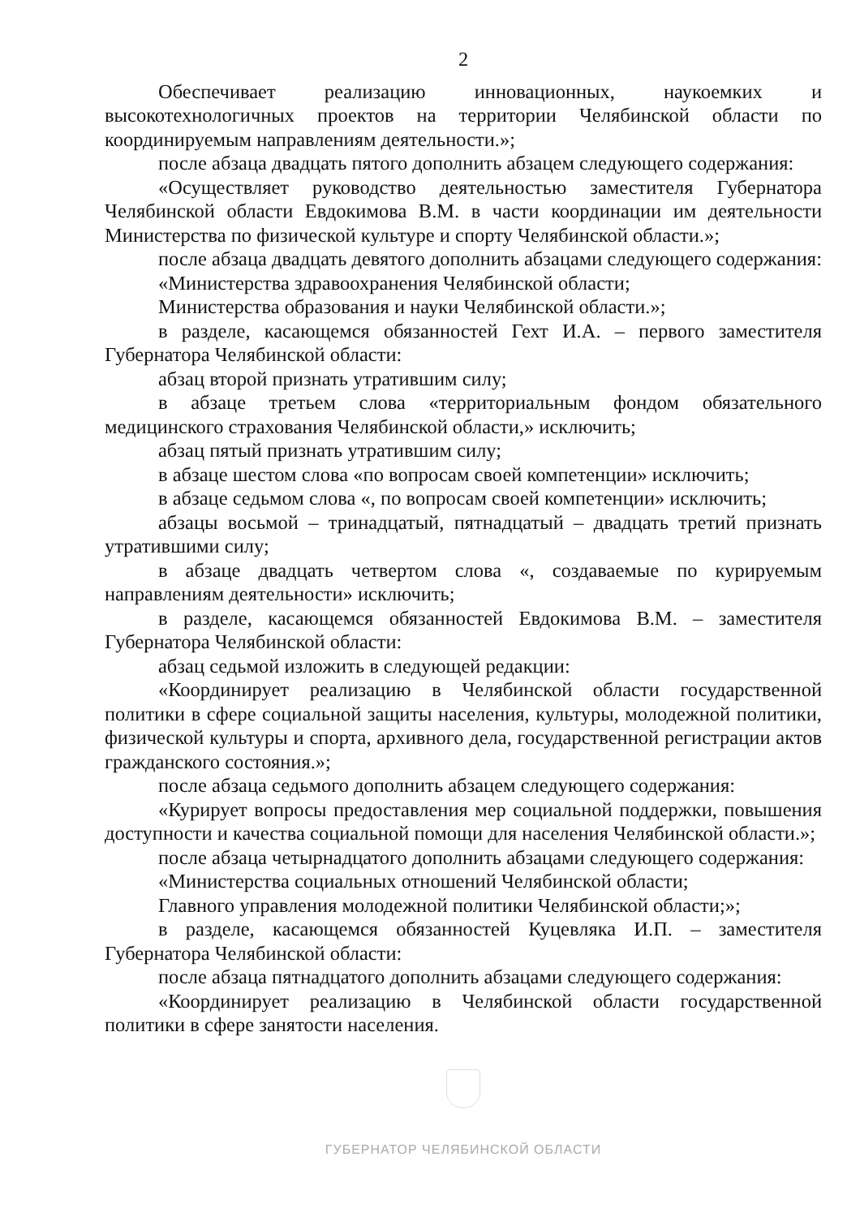2
Обеспечивает реализацию инновационных, наукоемких и высокотехнологичных проектов на территории Челябинской области по координируемым направлениям деятельности.»;
после абзаца двадцать пятого дополнить абзацем следующего содержания:
«Осуществляет руководство деятельностью заместителя Губернатора Челябинской области Евдокимова В.М. в части координации им деятельности Министерства по физической культуре и спорту Челябинской области.»;
после абзаца двадцать девятого дополнить абзацами следующего содержания:
«Министерства здравоохранения Челябинской области;
Министерства образования и науки Челябинской области.»;
в разделе, касающемся обязанностей Гехт И.А. – первого заместителя Губернатора Челябинской области:
абзац второй признать утратившим силу;
в абзаце третьем слова «территориальным фондом обязательного медицинского страхования Челябинской области,» исключить;
абзац пятый признать утратившим силу;
в абзаце шестом слова «по вопросам своей компетенции» исключить;
в абзаце седьмом слова «, по вопросам своей компетенции» исключить;
абзацы восьмой – тринадцатый, пятнадцатый – двадцать третий признать утратившими силу;
в абзаце двадцать четвертом слова «, создаваемые по курируемым направлениям деятельности» исключить;
в разделе, касающемся обязанностей Евдокимова В.М. – заместителя Губернатора Челябинской области:
абзац седьмой изложить в следующей редакции:
«Координирует реализацию в Челябинской области государственной политики в сфере социальной защиты населения, культуры, молодежной политики, физической культуры и спорта, архивного дела, государственной регистрации актов гражданского состояния.»;
после абзаца седьмого дополнить абзацем следующего содержания:
«Курирует вопросы предоставления мер социальной поддержки, повышения доступности и качества социальной помощи для населения Челябинской области.»;
после абзаца четырнадцатого дополнить абзацами следующего содержания:
«Министерства социальных отношений Челябинской области;
Главного управления молодежной политики Челябинской области;»;
в разделе, касающемся обязанностей Куцевляка И.П. – заместителя Губернатора Челябинской области:
после абзаца пятнадцатого дополнить абзацами следующего содержания:
«Координирует реализацию в Челябинской области государственной политики в сфере занятости населения.
ГУБЕРНАТОР ЧЕЛЯБИНСКОЙ ОБЛАСТИ